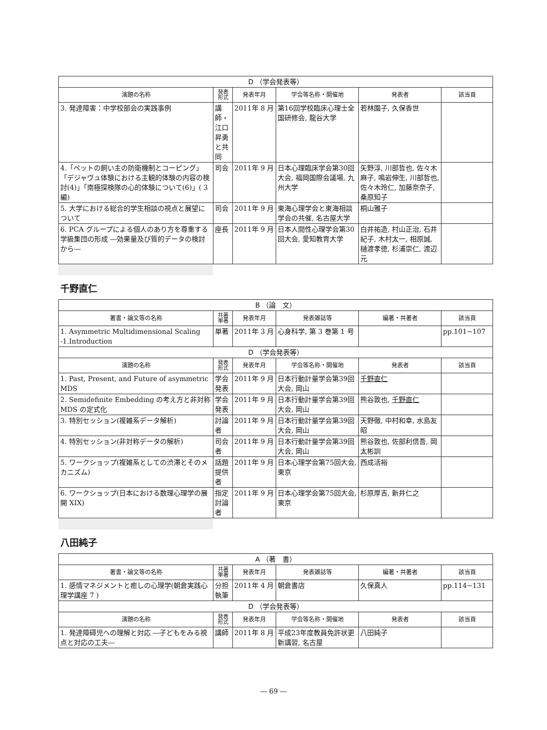| D （学会発表等） | | | | | |
| 演題の名称 | 発表 形式 | 発表年月 | 学会等名称・開催地 | 発表者 | 該当頁 |
| 3. 発達障害：中学校部会の実践事例 | 講師・江口昇勇と共同 | 2011年 8 月 | 第16回学校臨床心理士全国研修会, 龍谷大学 | 若林園子, 久保香世 | |
| 4.「ペットの飼い主の防衛機制とコーピング」「デジャヴュ体験における主観的体験の内容の検討(4)」「南極探検隊の心的体験について(6)」( 3 編) | 司会 | 2011年 9 月 | 日本心理臨床学会第30回大会, 福岡国際会議場, 九州大学 | 矢野淳, 川部哲也, 佐々木麻子, 鳴岩伸生, 川部哲也, 佐々木玲仁, 加藤奈奈子, 桑原知子 | |
| 5. 大学における総合的学生相談の視点と展望について | 司会 | 2011年 9 月 | 東海心理学会と東海相談学会の共催, 名古屋大学 | 桐山雅子 | |
| 6. PCA グループによる個人のあり方を尊重する学級集団の形成 ―効果量及び質的データの検討から― | 座長 | 2011年 9 月 | 日本人間性心理学会第30回大会, 愛知教育大学 | 白井祐造, 村山正治, 石井紀子, 木村太一, 相原誠, 樋渡孝徳, 杉浦崇仁, 渡辺元 | |
千野直仁
| B （論 文） | | | | | |
| 著書・論文等の名称 | 共著 単著 | 発表年月 | 発表雑誌等 | 編著・共著者 | 該当頁 |
| 1. Asymmetric Multidimensional Scaling -1.Introduction | 単著 | 2011年 3 月 | 心身科学, 第 3 巻第 1 号 | | pp.101−107 |
| D （学会発表等） | | | | | |
| 演題の名称 | 発表 形式 | 発表年月 | 学会等名称・開催地 | 発表者 | 該当頁 |
| 1. Past, Present, and Future of asymmetric MDS | 学会発表 | 2011年 9 月 | 日本行動計量学会第39回大会, 岡山 | 千野直仁 | |
| 2. Semidefinite Embedding の考え方と非対称 MDS の定式化 | 学会発表 | 2011年 9 月 | 日本行動計量学会第39回大会, 岡山 | 熊谷敦也, 千野直仁 | |
| 3. 特別セッション(複雑系データ解析) | 討論者 | 2011年 9 月 | 日本行動計量学会第39回大会, 岡山 | 天野徹, 中村和幸, 水島友昭 | |
| 4. 特別セッション(非対称データの解析) | 司会者 | 2011年 9 月 | 日本行動計量学会第39回大会, 岡山 | 熊谷敦也, 佐部利信吾, 岡太彬訓 | |
| 5. ワークショップ(複雑系としての渋滞とそのメカニズム) | 話題提供者 | 2011年 9 月 | 日本心理学会第75回大会, 東京 | 西成活裕 | |
| 6. ワークショップ(日本における数理心理学の展開 XIX) | 指定討論者 | 2011年 9 月 | 日本心理学会第75回大会, 東京 | 杉原厚吉, 新井仁之 | |
八田純子
| A （著 書） | | | | | |
| 著書・論文等の名称 | 共著 単著 | 発表年月 | 発表雑誌等 | 編著・共著者 | 該当頁 |
| 1. 感情マネジメントと癒しの心理学(朝倉実践心理学講座 7 ) | 分担執筆 | 2011年 4 月 | 朝倉書店 | 久保真人 | pp.114−131 |
| D （学会発表等） | | | | | |
| 演題の名称 | 発表 形式 | 発表年月 | 学会等名称・開催地 | 発表者 | 該当頁 |
| 1. 発達障碍児への理解と対応 ―子どもをみる視点と対応の工夫― | 講師 | 2011年 8 月 | 平成23年度教員免許状更新講習, 名古屋 | 八田純子 | |
― 69 ―